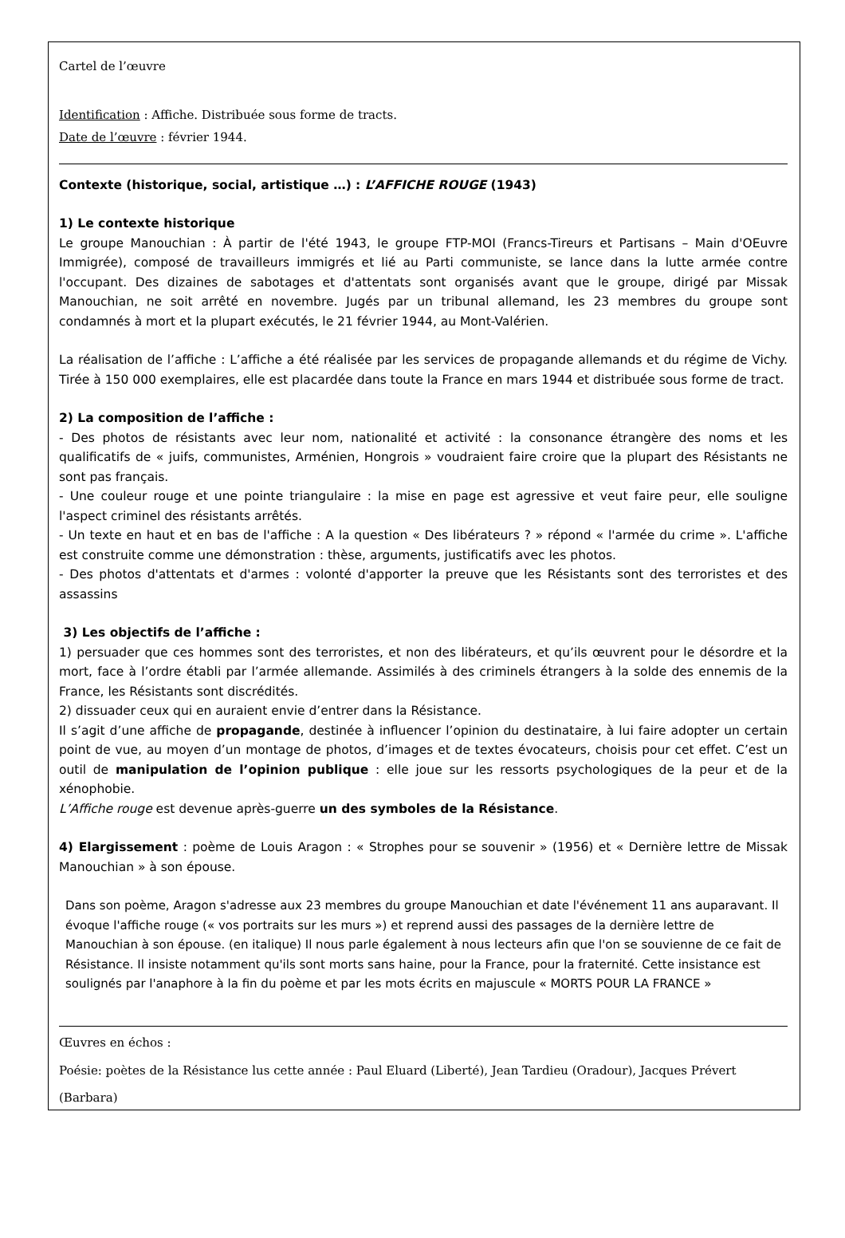Cartel de l’œuvre
Identification : Affiche. Distribuée sous forme de tracts.
Date de l’œuvre : février 1944.
Contexte (historique, social, artistique …) : L’AFFICHE ROUGE (1943)
1) Le contexte historique
Le groupe Manouchian : À partir de l'été 1943, le groupe FTP-MOI (Francs-Tireurs et Partisans – Main d'OEuvre Immigrée), composé de travailleurs immigrés et lié au Parti communiste, se lance dans la lutte armée contre l'occupant. Des dizaines de sabotages et d'attentats sont organisés avant que le groupe, dirigé par Missak Manouchian, ne soit arrêté en novembre. Jugés par un tribunal allemand, les 23 membres du groupe sont condamnés à mort et la plupart exécutés, le 21 février 1944, au Mont-Valérien.
La réalisation de l’affiche : L’affiche a été réalisée par les services de propagande allemands et du régime de Vichy. Tirée à 150 000 exemplaires, elle est placardée dans toute la France en mars 1944 et distribuée sous forme de tract.
2) La composition de l’affiche :
- Des photos de résistants avec leur nom, nationalité et activité : la consonance étrangère des noms et les qualificatifs de « juifs, communistes, Arménien, Hongrois » voudraient faire croire que la plupart des Résistants ne sont pas français.
- Une couleur rouge et une pointe triangulaire : la mise en page est agressive et veut faire peur, elle souligne l'aspect criminel des résistants arrêtés.
- Un texte en haut et en bas de l'affiche : A la question « Des libérateurs ? » répond « l'armée du crime ». L'affiche est construite comme une démonstration : thèse, arguments, justificatifs avec les photos.
- Des photos d'attentats et d'armes : volonté d'apporter la preuve que les Résistants sont des terroristes et des assassins
3) Les objectifs de l’affiche :
1) persuader que ces hommes sont des terroristes, et non des libérateurs, et qu’ils œuvrent pour le désordre et la mort, face à l’ordre établi par l’armée allemande. Assimilés à des criminels étrangers à la solde des ennemis de la France, les Résistants sont discrédités.
2) dissuader ceux qui en auraient envie d’entrer dans la Résistance.
Il s’agit d’une affiche de propagande, destinée à influencer l’opinion du destinataire, à lui faire adopter un certain point de vue, au moyen d’un montage de photos, d’images et de textes évocateurs, choisis pour cet effet. C’est un outil de manipulation de l’opinion publique : elle joue sur les ressorts psychologiques de la peur et de la xénophobie.
L’Affiche rouge est devenue après-guerre un des symboles de la Résistance.
4) Elargissement : poème de Louis Aragon : « Strophes pour se souvenir » (1956) et « Dernière lettre de Missak Manouchian » à son épouse.
Dans son poème, Aragon s'adresse aux 23 membres du groupe Manouchian et date l'événement 11 ans auparavant. Il évoque l'affiche rouge (« vos portraits sur les murs ») et reprend aussi des passages de la dernière lettre de Manouchian à son épouse. (en italique) Il nous parle également à nous lecteurs afin que l'on se souvienne de ce fait de Résistance. Il insiste notamment qu'ils sont morts sans haine, pour la France, pour la fraternité. Cette insistance est soulignés par l'anaphore à la fin du poème et par les mots écrits en majuscule « MORTS POUR LA FRANCE »
Œuvres en échos :
Poésie: poètes de la Résistance lus cette année : Paul Eluard (Liberté), Jean Tardieu (Oradour), Jacques Prévert (Barbara)